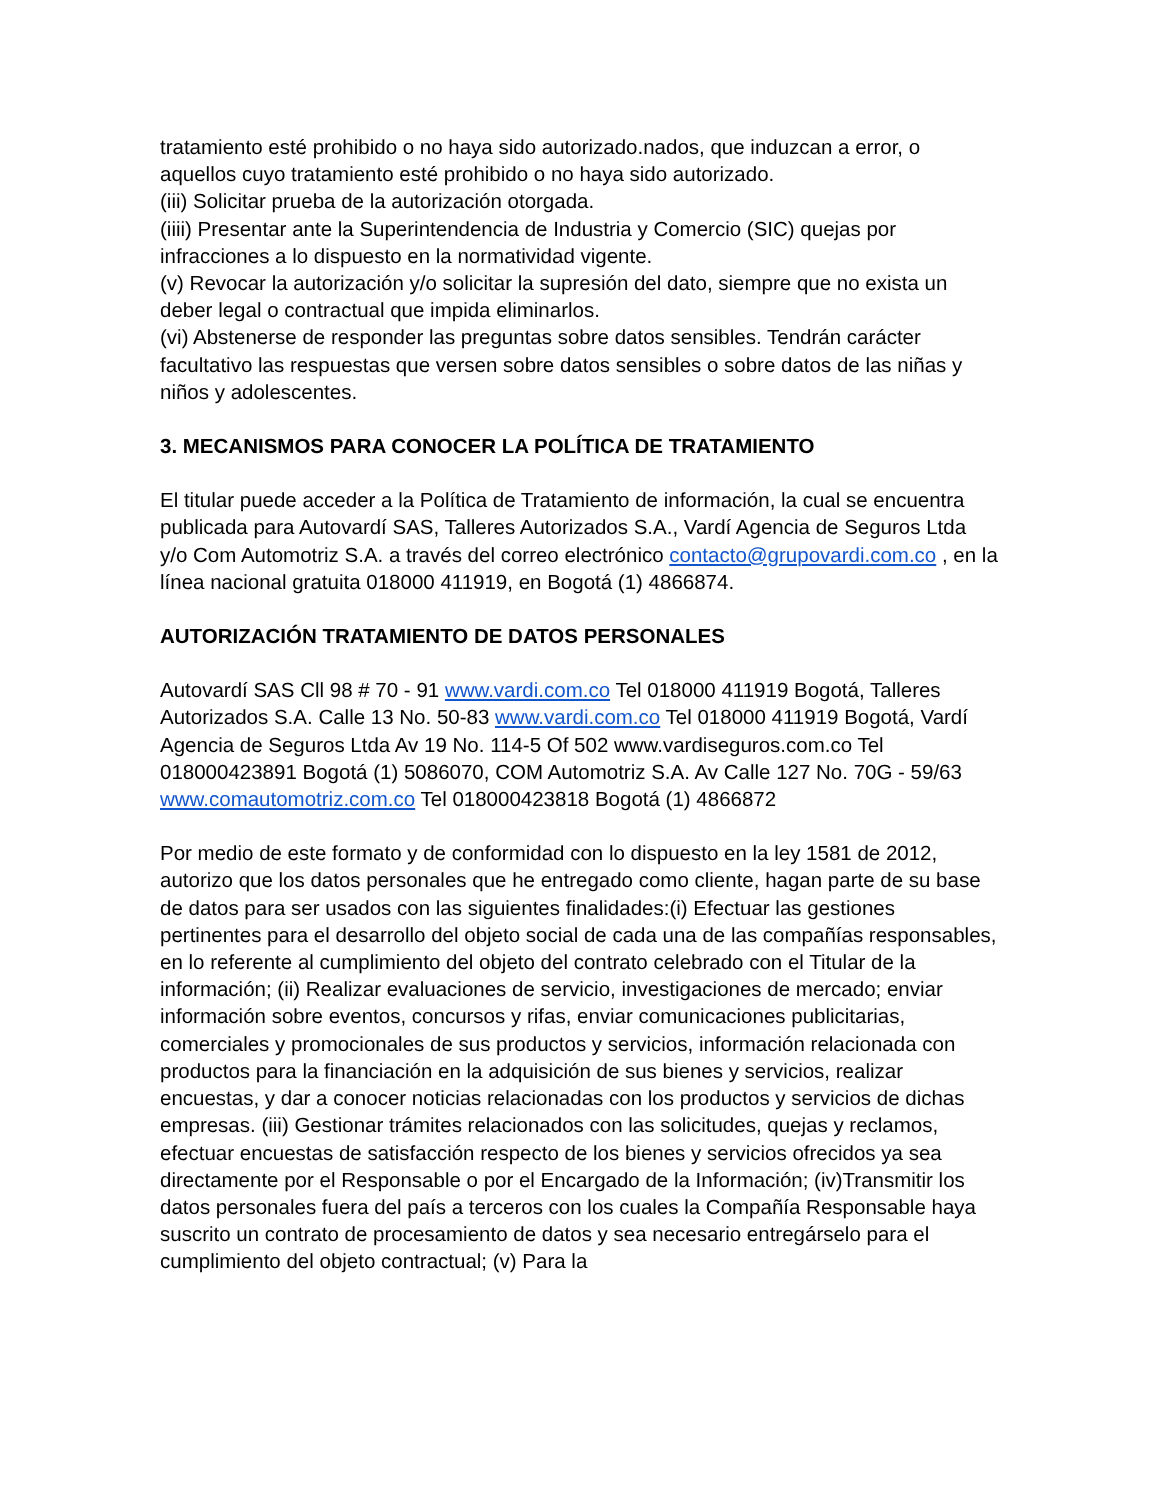tratamiento esté prohibido o no haya sido autorizado.nados, que induzcan a error, o aquellos cuyo tratamiento esté prohibido o no haya sido autorizado.
(iii) Solicitar prueba de la autorización otorgada.
(iiii) Presentar ante la Superintendencia de Industria y Comercio (SIC) quejas por infracciones a lo dispuesto en la normatividad vigente.
(v) Revocar la autorización y/o solicitar la supresión del dato, siempre que no exista un deber legal o contractual que impida eliminarlos.
(vi) Abstenerse de responder las preguntas sobre datos sensibles. Tendrán carácter facultativo las respuestas que versen sobre datos sensibles o sobre datos de las niñas y niños y adolescentes.
3. MECANISMOS PARA CONOCER LA POLÍTICA DE TRATAMIENTO
El titular puede acceder a la Política de Tratamiento de información, la cual se encuentra publicada para Autovardí SAS, Talleres Autorizados S.A., Vardí Agencia de Seguros Ltda y/o Com Automotriz S.A. a través del correo electrónico contacto@grupovardi.com.co , en la línea nacional gratuita 018000 411919, en Bogotá (1) 4866874.
AUTORIZACIÓN TRATAMIENTO DE DATOS PERSONALES
Autovardí SAS Cll 98 # 70 - 91 www.vardi.com.co Tel 018000 411919 Bogotá, Talleres Autorizados S.A. Calle 13 No. 50-83 www.vardi.com.co Tel 018000 411919 Bogotá, Vardí Agencia de Seguros Ltda Av 19 No. 114-5 Of 502 www.vardiseguros.com.co Tel 018000423891 Bogotá (1) 5086070, COM Automotriz S.A. Av Calle 127 No. 70G - 59/63 www.comautomotriz.com.co Tel 018000423818 Bogotá (1) 4866872
Por medio de este formato y de conformidad con lo dispuesto en la ley 1581 de 2012, autorizo que los datos personales que he entregado como cliente, hagan parte de su base de datos para ser usados con las siguientes finalidades:(i) Efectuar las gestiones pertinentes para el desarrollo del objeto social de cada una de las compañías responsables, en lo referente al cumplimiento del objeto del contrato celebrado con el Titular de la información; (ii) Realizar evaluaciones de servicio, investigaciones de mercado; enviar información sobre eventos, concursos y rifas, enviar comunicaciones publicitarias, comerciales y promocionales de sus productos y servicios, información relacionada con productos para la financiación en la adquisición de sus bienes y servicios, realizar encuestas, y dar a conocer noticias relacionadas con los productos y servicios de dichas empresas. (iii) Gestionar trámites relacionados con las solicitudes, quejas y reclamos, efectuar encuestas de satisfacción respecto de los bienes y servicios ofrecidos ya sea directamente por el Responsable o por el Encargado de la Información; (iv)Transmitir los datos personales fuera del país a terceros con los cuales la Compañía Responsable haya suscrito un contrato de procesamiento de datos y sea necesario entregárselo para el cumplimiento del objeto contractual; (v) Para la